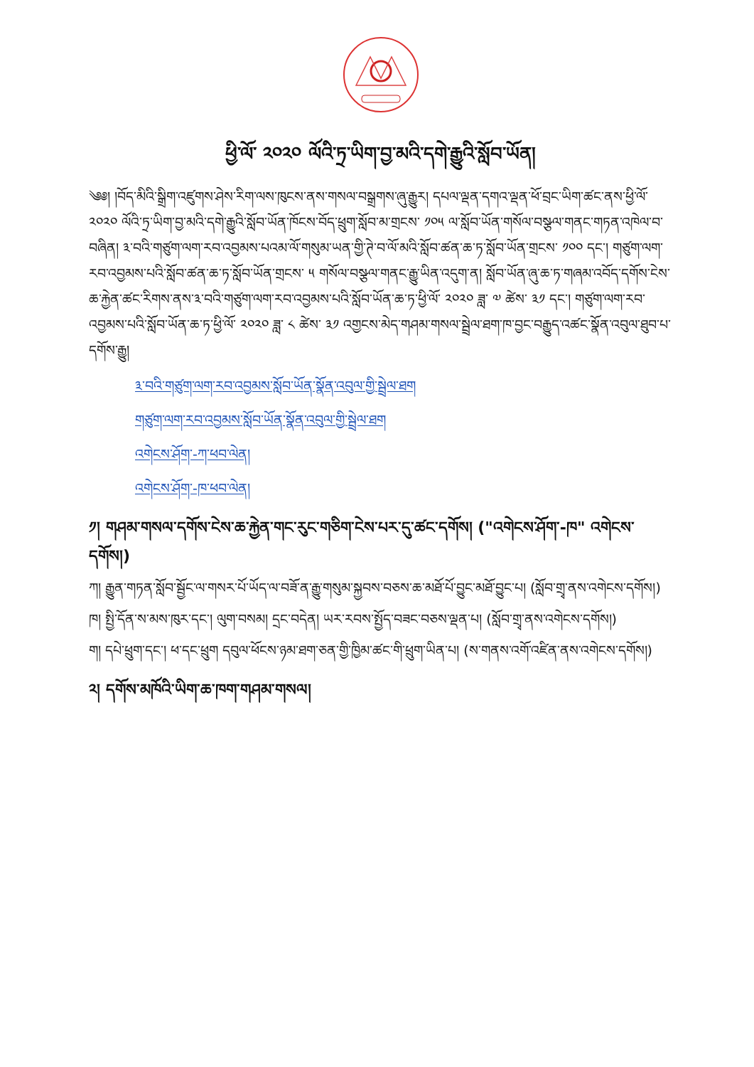ཕྱི་ལོ་ ༢༠༢༠ ལོའི་ཏྲ་ཡིག་བྱ་མའི་དགེ་རྒྱུའི་སློབ་ཡོན།
༄༅། །བོད་མིའི་སྒྲིག་འཛུགས་ཤེས་རིག་ལས་ཁུངས་ནས་གསལ་བསྒྲགས་ཞུ་རྒྱུར། དཔལ་ལྡན་དགའ་ལྡན་ཕོ་བྲང་ཡིག་ཚང་ནས་ཕྱི་ལོ་ ༢༠༢༠ ལོའི་ཏྲ་ཡིག་བྱ་མའི་དགེ་རྒྱུའི་སློབ་ཡོན་ཁོངས་བོད་ཕྲུག་སློབ་མ་གྲངས་ ༡༠༥ ལ་སློབ་ཡོན་གསོལ་བསྩལ་གནང་གཏན་འཁེལ་བ་བཞིན། ༣་བའི་གཙུག་ལག་རབ་འབྱམས་པའམ་ལོ་གསུམ་ཡན་གྱི་ཊེ་བ་ལོ་མའི་སློབ་ཚན་ཆ་ཏ་སློབ་ཡོན་གྲངས་ ༡༠༠ དང་། གཙུག་ལག་རབ་འབྱམས་པའི་སློབ་ཚན་ཆ་ཏ་སློབ་ཡོན་གྲངས་ ༥ གསོལ་བསྩལ་གནང་རྒྱུ་ཡིན་འདུག་ན། སློབ་ཡོན་ཞུ་ཆ་ཏ་གཞམ་འབོད་དགོས་ངེས་ཆ་རྐྱེན་ཚང་རིགས་ནས་༣་བའི་གཙུག་ལག་རབ་འབྱམས་པའི་སློབ་ཡོན་ཆ་ཏ་ཕྱི་ལོ་ ༢༠༢༠ ཟླ་ ༧ ཚེས་ ༣༡ དང་། གཙུག་ལག་རབ་འབྱམས་པའི་སློབ་ཡོན་ཆ་ཏ་ཕྱི་ལོ་ ༢༠༢༠ ཟླ་ ༨ ཚེས་ ༣༡ འགྱངས་མེད་གཤམ་གསལ་སྦྲེལ་ཐག་ཁ་བྱང་བརྒྱུད་འཚང་སྣོན་འབུལ་ཐུབ་པ་དགོས་རྒྱུ།
༣་བའི་གཙུག་ལག་རབ་འབྱམས་སློབ་ཡོན་སྣོན་འབུལ་གྱི་སྦྲེལ་ཐག
གཙུག་ལག་རབ་འབྱམས་སློབ་ཡོན་སྣོན་འབུལ་གྱི་སྦྲེལ་ཐག
འགེངས་ཤོག་-ཀ་ཕབ་ལེན།
འགེངས་ཤོག་-ཁ་ཕབ་ལེན།
༡། གཤམ་གསལ་དགོས་ངེས་ཆ་རྐྱེན་གང་རུང་གཅིག་ངེས་པར་དུ་ཚང་དགོས། ("འགེངས་ཤོག་-ཁ" འགེངས་དགོས།)
ཀ། རྒྱུན་གཏན་སློབ་སྦྱོང་ལ་གསར་པོ་ཡོད་ལ་བཟོ་ན་རྒྱུ་གསུམ་སྐྱབས་བཅས་ཆ་མཐོ་པོ་བྱུང་མཐོ་བྱུང་པ། (སློབ་གྲྭ་ནས་འགེངས་དགོས།)
ཁ། སྤྱི་དོན་ས་མས་ཁུར་དང་། ལུག་བསམ། དྲང་བདེན། ཡར་རབས་སྤྱོད་བཟང་བཅས་ལྡན་པ། (སློབ་གྲྭ་ནས་འགེངས་དགོས།)
ག། དཔེ་ཕྲུག་དང་། ཕ་དང་ཕྲུག དབུལ་ཕོངས་ཉམ་ཐག་ཅན་གྱི་ཁྱིམ་ཚང་གི་ཕྲུག་ཡིན་པ། (ས་གནས་འགོ་འཛིན་ནས་འགེངས་དགོས།)
༢། དགོས་མཁོའི་ཡིག་ཆ་ཁག་གཤམ་གསལ།